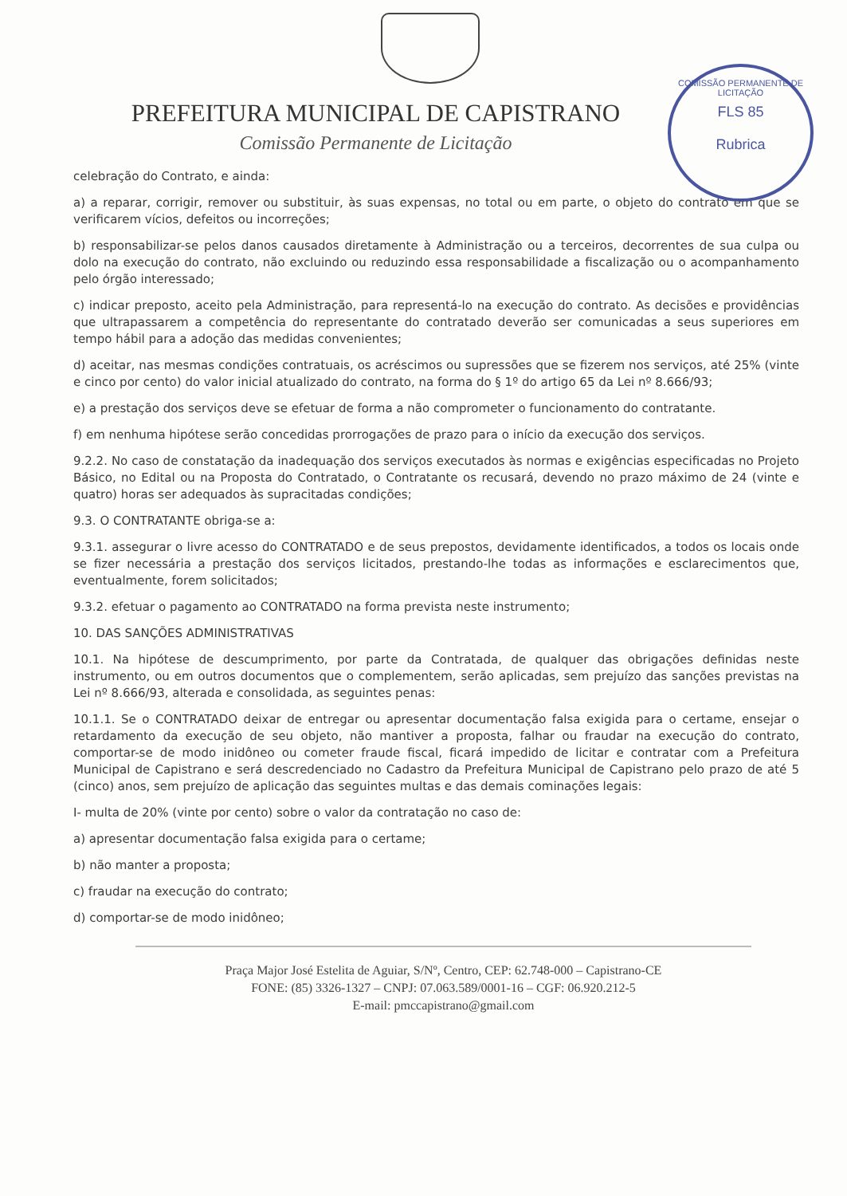COMISSÃO PERMANENTE DE LICITAÇÃO
FLS 85
Rubrica
PREFEITURA MUNICIPAL DE CAPISTRANO
Comissão Permanente de Licitação
celebração do Contrato, e ainda:
a) a reparar, corrigir, remover ou substituir, às suas expensas, no total ou em parte, o objeto do contrato em que se verificarem vícios, defeitos ou incorreções;
b) responsabilizar-se pelos danos causados diretamente à Administração ou a terceiros, decorrentes de sua culpa ou dolo na execução do contrato, não excluindo ou reduzindo essa responsabilidade a fiscalização ou o acompanhamento pelo órgão interessado;
c) indicar preposto, aceito pela Administração, para representá-lo na execução do contrato. As decisões e providências que ultrapassarem a competência do representante do contratado deverão ser comunicadas a seus superiores em tempo hábil para a adoção das medidas convenientes;
d) aceitar, nas mesmas condições contratuais, os acréscimos ou supressões que se fizerem nos serviços, até 25% (vinte e cinco por cento) do valor inicial atualizado do contrato, na forma do § 1º do artigo 65 da Lei nº 8.666/93;
e) a prestação dos serviços deve se efetuar de forma a não comprometer o funcionamento do contratante.
f) em nenhuma hipótese serão concedidas prorrogações de prazo para o início da execução dos serviços.
9.2.2. No caso de constatação da inadequação dos serviços executados às normas e exigências especificadas no Projeto Básico, no Edital ou na Proposta do Contratado, o Contratante os recusará, devendo no prazo máximo de 24 (vinte e quatro) horas ser adequados às supracitadas condições;
9.3. O CONTRATANTE obriga-se a:
9.3.1. assegurar o livre acesso do CONTRATADO e de seus prepostos, devidamente identificados, a todos os locais onde se fizer necessária a prestação dos serviços licitados, prestando-lhe todas as informações e esclarecimentos que, eventualmente, forem solicitados;
9.3.2. efetuar o pagamento ao CONTRATADO na forma prevista neste instrumento;
10. DAS SANÇÕES ADMINISTRATIVAS
10.1. Na hipótese de descumprimento, por parte da Contratada, de qualquer das obrigações definidas neste instrumento, ou em outros documentos que o complementem, serão aplicadas, sem prejuízo das sanções previstas na Lei nº 8.666/93, alterada e consolidada, as seguintes penas:
10.1.1. Se o CONTRATADO deixar de entregar ou apresentar documentação falsa exigida para o certame, ensejar o retardamento da execução de seu objeto, não mantiver a proposta, falhar ou fraudar na execução do contrato, comportar-se de modo inidôneo ou cometer fraude fiscal, ficará impedido de licitar e contratar com a Prefeitura Municipal de Capistrano e será descredenciado no Cadastro da Prefeitura Municipal de Capistrano pelo prazo de até 5 (cinco) anos, sem prejuízo de aplicação das seguintes multas e das demais cominações legais:
I- multa de 20% (vinte por cento) sobre o valor da contratação no caso de:
a) apresentar documentação falsa exigida para o certame;
b) não manter a proposta;
c) fraudar na execução do contrato;
d) comportar-se de modo inidôneo;
Praça Major José Estelita de Aguiar, S/Nº, Centro, CEP: 62.748-000 – Capistrano-CE
FONE: (85) 3326-1327 – CNPJ: 07.063.589/0001-16 – CGF: 06.920.212-5
E-mail: pmccapistrano@gmail.com